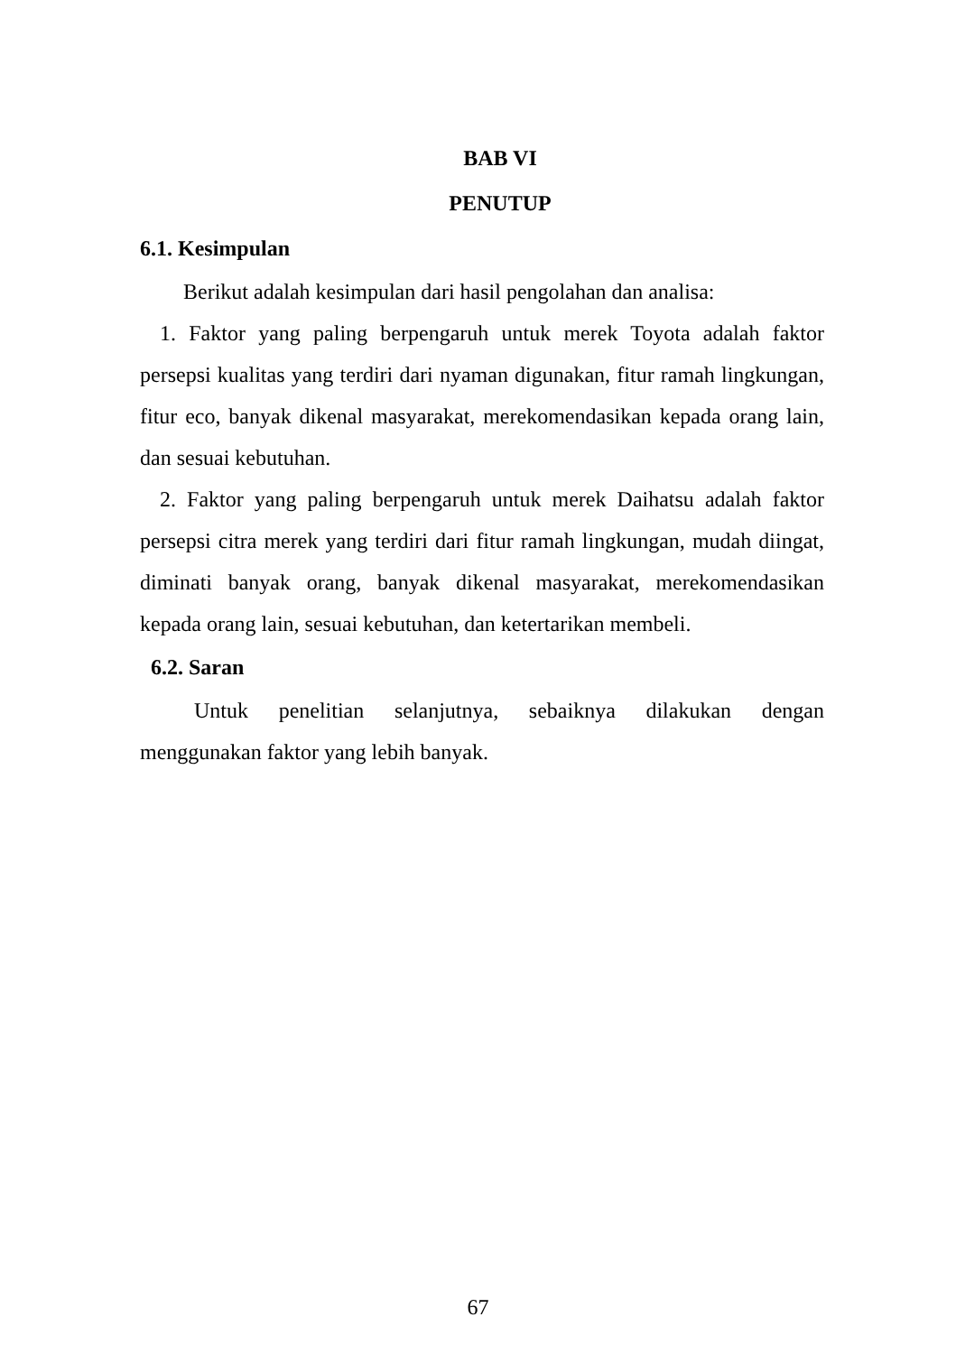BAB VI
PENUTUP
6.1. Kesimpulan
Berikut adalah kesimpulan dari hasil pengolahan dan analisa:
1. Faktor yang paling berpengaruh untuk merek Toyota adalah faktor persepsi kualitas yang terdiri dari nyaman digunakan, fitur ramah lingkungan, fitur eco, banyak dikenal masyarakat, merekomendasikan kepada orang lain, dan sesuai kebutuhan.
2. Faktor yang paling berpengaruh untuk merek Daihatsu adalah faktor persepsi citra merek yang terdiri dari fitur ramah lingkungan, mudah diingat, diminati banyak orang, banyak dikenal masyarakat, merekomendasikan kepada orang lain, sesuai kebutuhan, dan ketertarikan membeli.
6.2. Saran
Untuk penelitian selanjutnya, sebaiknya dilakukan dengan menggunakan faktor yang lebih banyak.
67